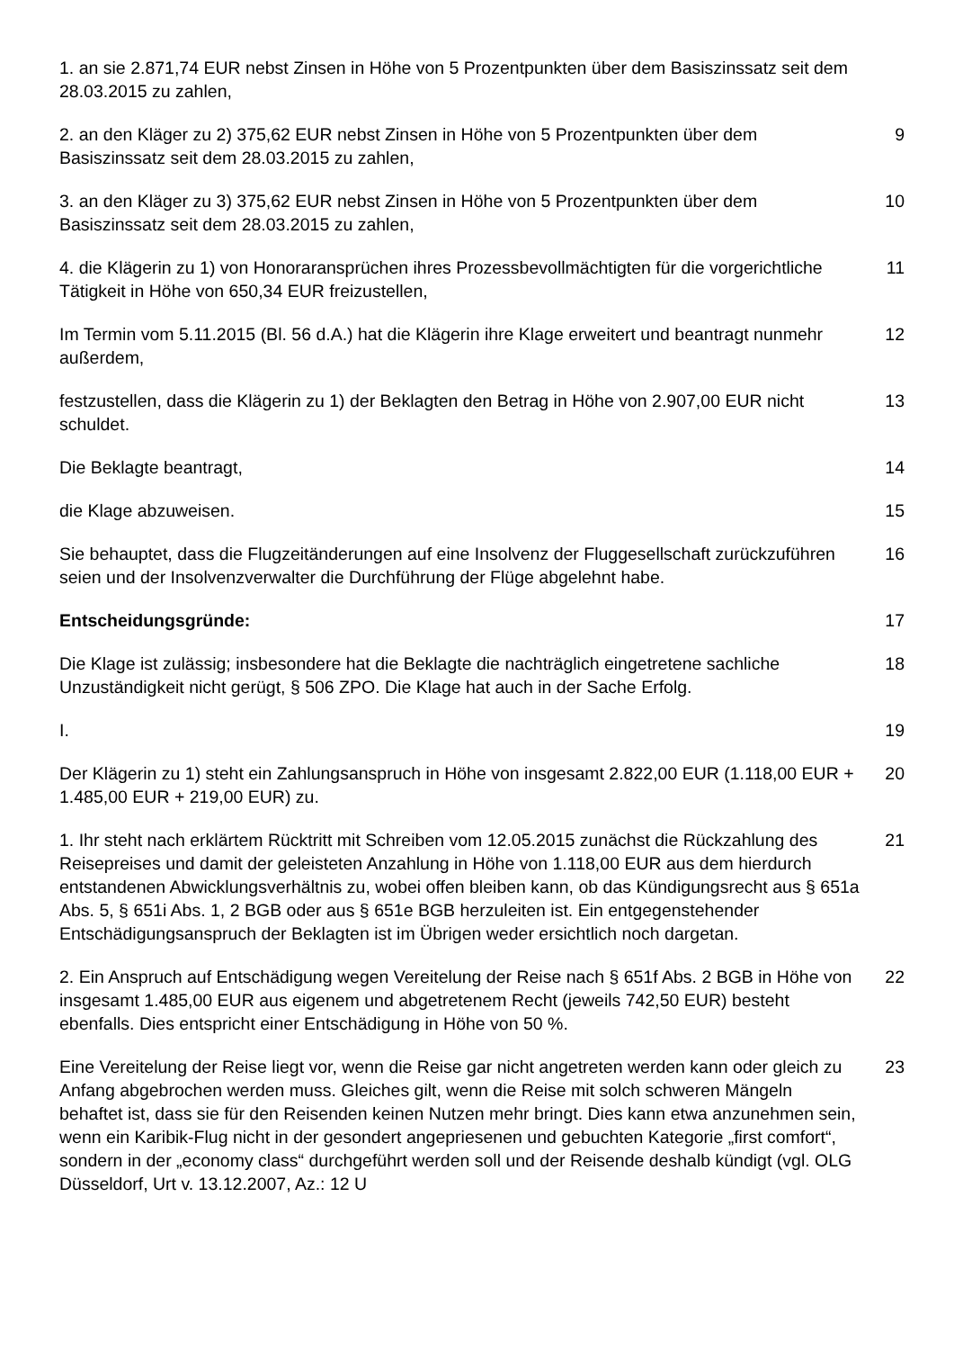1. an sie 2.871,74 EUR nebst Zinsen in Höhe von 5 Prozentpunkten über dem Basiszinssatz seit dem 28.03.2015 zu zahlen,
2. an den Kläger zu 2) 375,62 EUR nebst Zinsen in Höhe von 5 Prozentpunkten über dem Basiszinssatz seit dem 28.03.2015 zu zahlen,
9
3. an den Kläger zu 3) 375,62 EUR nebst Zinsen in Höhe von 5 Prozentpunkten über dem Basiszinssatz seit dem 28.03.2015 zu zahlen,
10
4. die Klägerin zu 1) von Honoraransprüchen ihres Prozessbevollmächtigten für die vorgerichtliche Tätigkeit in Höhe von 650,34 EUR freizustellen,
11
Im Termin vom 5.11.2015 (Bl. 56 d.A.) hat die Klägerin ihre Klage erweitert und beantragt nunmehr außerdem,
12
festzustellen, dass die Klägerin zu 1) der Beklagten den Betrag in Höhe von 2.907,00 EUR nicht schuldet.
13
Die Beklagte beantragt, 14
die Klage abzuweisen. 15
Sie behauptet, dass die Flugzeitänderungen auf eine Insolvenz der Fluggesellschaft zurückzuführen seien und der Insolvenzverwalter die Durchführung der Flüge abgelehnt habe.
16
Entscheidungsgründe: 17
Die Klage ist zulässig; insbesondere hat die Beklagte die nachträglich eingetretene sachliche Unzuständigkeit nicht gerügt, § 506 ZPO. Die Klage hat auch in der Sache Erfolg.
18
I. 19
Der Klägerin zu 1) steht ein Zahlungsanspruch in Höhe von insgesamt 2.822,00 EUR (1.118,00 EUR + 1.485,00 EUR + 219,00 EUR) zu.
20
1. Ihr steht nach erklärtem Rücktritt mit Schreiben vom 12.05.2015 zunächst die Rückzahlung des Reisepreises und damit der geleisteten Anzahlung in Höhe von 1.118,00 EUR aus dem hierdurch entstandenen Abwicklungsverhältnis zu, wobei offen bleiben kann, ob das Kündigungsrecht aus § 651a Abs. 5, § 651i Abs. 1, 2 BGB oder aus § 651e BGB herzuleiten ist. Ein entgegenstehender Entschädigungsanspruch der Beklagten ist im Übrigen weder ersichtlich noch dargetan.
21
2. Ein Anspruch auf Entschädigung wegen Vereitelung der Reise nach § 651f Abs. 2 BGB in Höhe von insgesamt 1.485,00 EUR aus eigenem und abgetretenem Recht (jeweils 742,50 EUR) besteht ebenfalls. Dies entspricht einer Entschädigung in Höhe von 50 %.
22
Eine Vereitelung der Reise liegt vor, wenn die Reise gar nicht angetreten werden kann oder gleich zu Anfang abgebrochen werden muss. Gleiches gilt, wenn die Reise mit solch schweren Mängeln behaftet ist, dass sie für den Reisenden keinen Nutzen mehr bringt. Dies kann etwa anzunehmen sein, wenn ein Karibik-Flug nicht in der gesondert angepriesenen und gebuchten Kategorie „first comfort“, sondern in der „economy class“ durchgeführt werden soll und der Reisende deshalb kündigt (vgl. OLG Düsseldorf, Urt v. 13.12.2007, Az.: 12 U
23